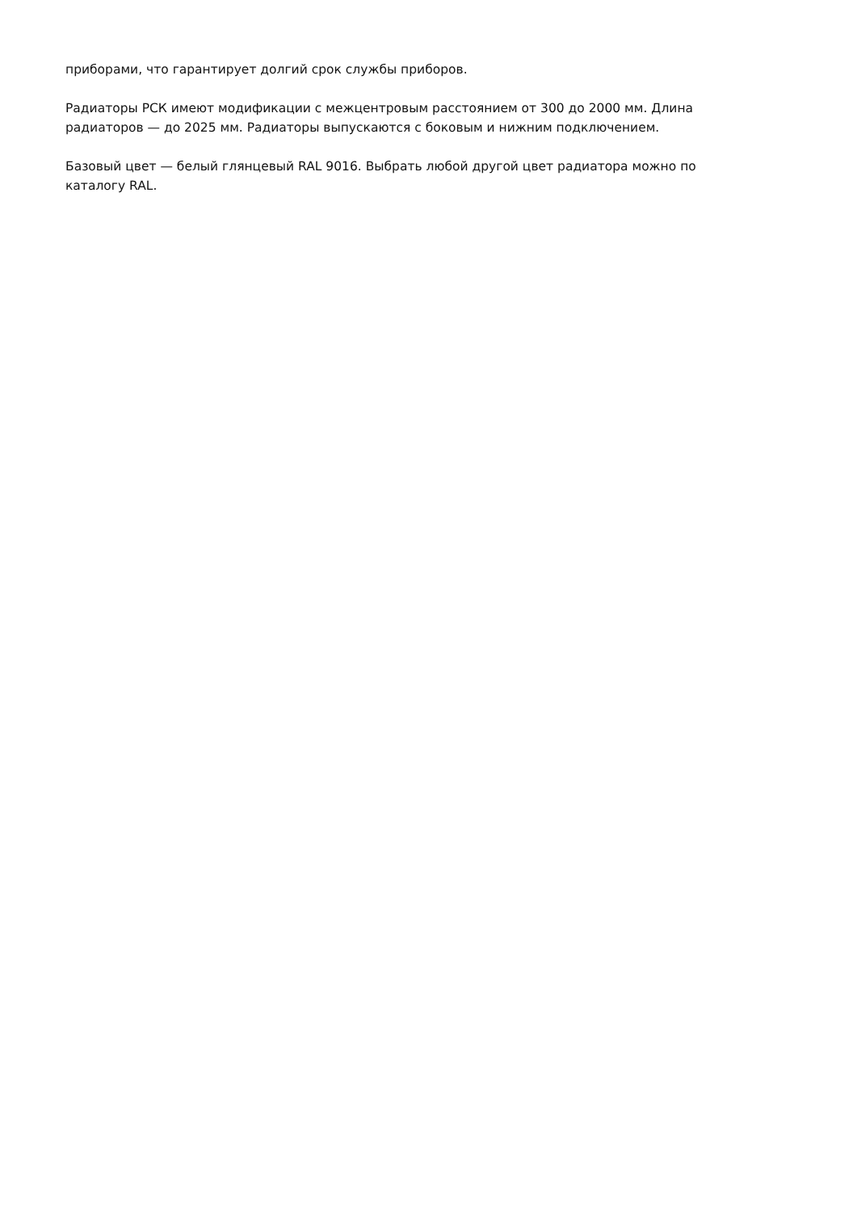приборами, что гарантирует долгий срок службы приборов.
Радиаторы РСК имеют модификации с межцентровым расстоянием от 300 до 2000 мм. Длина радиаторов — до 2025 мм. Радиаторы выпускаются с боковым и нижним подключением.
Базовый цвет — белый глянцевый RAL 9016. Выбрать любой другой цвет радиатора можно по каталогу RAL.